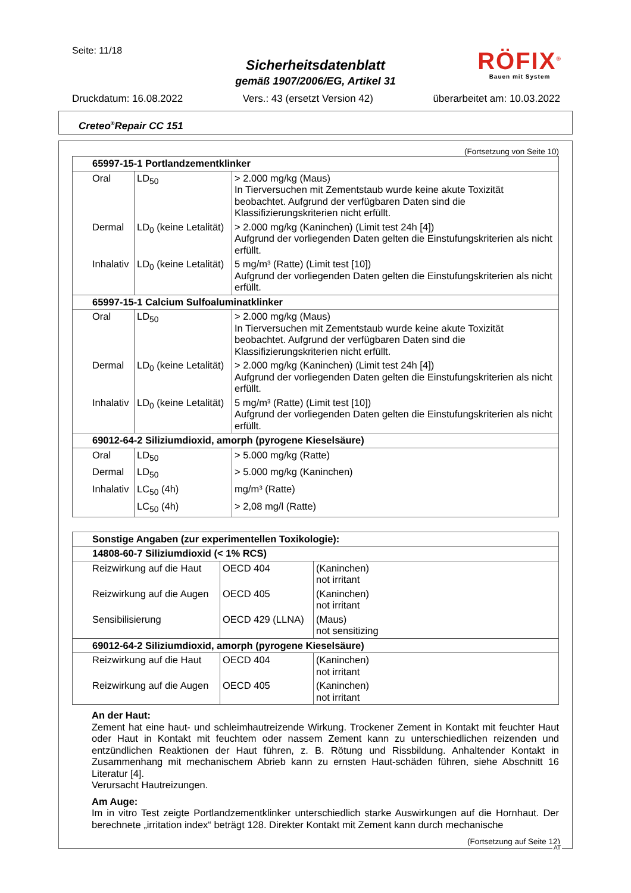Seite: 11/18
Sicherheitsdatenblatt
gemäß 1907/2006/EG, Artikel 31
RÖFIX<sup>®</sup>
Bauen mit System
Druckdatum: 16.08.2022 Vers.: 43 (ersetzt Version 42) überarbeitet am: 10.03.2022
Creteo<sup>®</sup>Repair CC 151
(Fortsetzung von Seite 10)
| 65997-15-1 Portlandzementklinker | | |
| Oral | LD<sub>50</sub> | > 2.000 mg/kg (Maus) In Tierversuchen mit Zementstaub wurde keine akute Toxizität beobachtet. Aufgrund der verfügbaren Daten sind die Klassifizierungskriterien nicht erfüllt. |
| Dermal | LD<sub>0</sub> (keine Letalität) | > 2.000 mg/kg (Kaninchen) (Limit test 24h [4]) Aufgrund der vorliegenden Daten gelten die Einstufungskriterien als nicht erfüllt. |
| Inhalativ | LD<sub>0</sub> (keine Letalität) | 5 mg/m³ (Ratte) (Limit test [10]) Aufgrund der vorliegenden Daten gelten die Einstufungskriterien als nicht erfüllt. |
| 65997-15-1 Calcium Sulfoaluminatklinker | | |
| Oral | LD<sub>50</sub> | > 2.000 mg/kg (Maus) In Tierversuchen mit Zementstaub wurde keine akute Toxizität beobachtet. Aufgrund der verfügbaren Daten sind die Klassifizierungskriterien nicht erfüllt. |
| Dermal | LD<sub>0</sub> (keine Letalität) | > 2.000 mg/kg (Kaninchen) (Limit test 24h [4]) Aufgrund der vorliegenden Daten gelten die Einstufungskriterien als nicht erfüllt. |
| Inhalativ | LD<sub>0</sub> (keine Letalität) | 5 mg/m³ (Ratte) (Limit test [10]) Aufgrund der vorliegenden Daten gelten die Einstufungskriterien als nicht erfüllt. |
| 69012-64-2 Siliziumdioxid, amorph (pyrogene Kieselsäure) | | |
| Oral | LD<sub>50</sub> | > 5.000 mg/kg (Ratte) |
| Dermal | LD<sub>50</sub> | > 5.000 mg/kg (Kaninchen) |
| Inhalativ | LC<sub>50</sub> (4h) | mg/m³ (Ratte) |
| | LC<sub>50</sub> (4h) | > 2,08 mg/l (Ratte) |
| Sonstige Angaben (zur experimentellen Toxikologie): | | |
| 14808-60-7 Siliziumdioxid (< 1% RCS) | | |
| Reizwirkung auf die Haut | OECD 404 | (Kaninchen) not irritant |
| Reizwirkung auf die Augen | OECD 405 | (Kaninchen) not irritant |
| Sensibilisierung | OECD 429 (LLNA) | (Maus) not sensitizing |
| 69012-64-2 Siliziumdioxid, amorph (pyrogene Kieselsäure) | | |
| Reizwirkung auf die Haut | OECD 404 | (Kaninchen) not irritant |
| Reizwirkung auf die Augen | OECD 405 | (Kaninchen) not irritant |
An der Haut:
Zement hat eine haut- und schleimhautreizende Wirkung. Trockener Zement in Kontakt mit feuchter Haut oder Haut in Kontakt mit feuchtem oder nassem Zement kann zu unterschiedlichen reizenden und entzündlichen Reaktionen der Haut führen, z. B. Rötung und Rissbildung. Anhaltender Kontakt in Zusammenhang mit mechanischem Abrieb kann zu ernsten Haut-schäden führen, siehe Abschnitt 16 Literatur [4].
Verursacht Hautreizungen.
Am Auge:
Im in vitro Test zeigte Portlandzementklinker unterschiedlich starke Auswirkungen auf die Hornhaut. Der berechnete „irritation index“ beträgt 128. Direkter Kontakt mit Zement kann durch mechanische
(Fortsetzung auf Seite 12)
AT